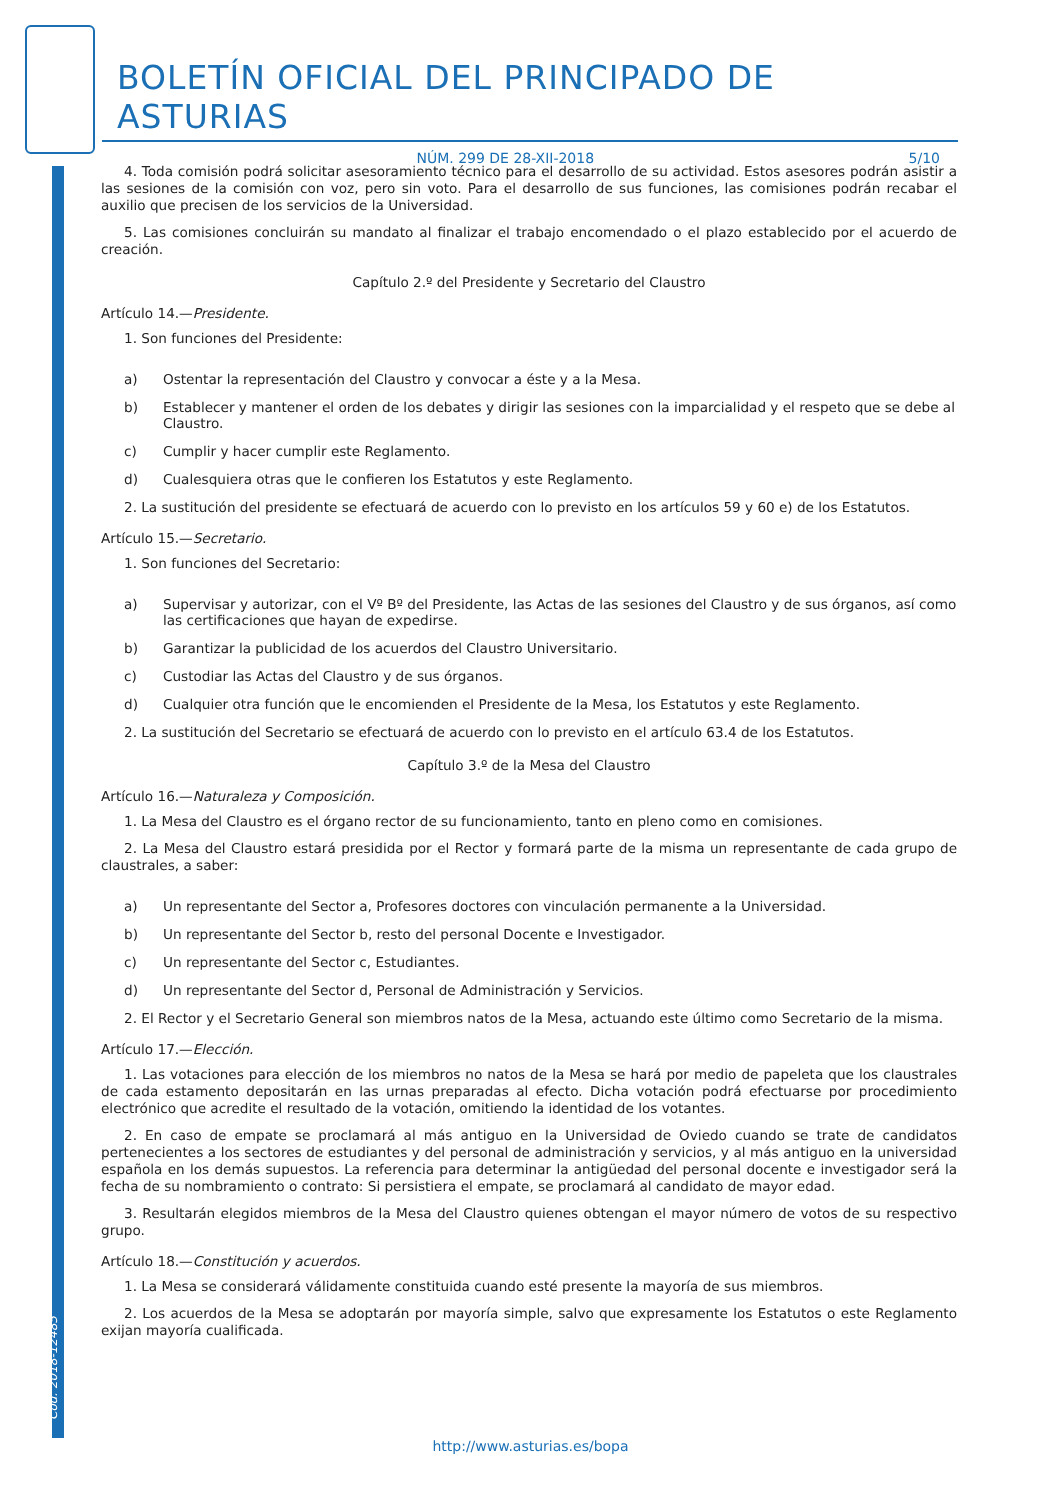Cód. 2018-12485
BOLETÍN OFICIAL DEL PRINCIPADO DE ASTURIAS
NÚM. 299 DE 28-XII-2018 5/10
4. Toda comisión podrá solicitar asesoramiento técnico para el desarrollo de su actividad. Estos asesores podrán asistir a las sesiones de la comisión con voz, pero sin voto. Para el desarrollo de sus funciones, las comisiones podrán recabar el auxilio que precisen de los servicios de la Universidad.
5. Las comisiones concluirán su mandato al finalizar el trabajo encomendado o el plazo establecido por el acuerdo de creación.
Capítulo 2.º del Presidente y Secretario del Claustro
Artículo 14.—Presidente.
1. Son funciones del Presidente:
a) Ostentar la representación del Claustro y convocar a éste y a la Mesa.
b) Establecer y mantener el orden de los debates y dirigir las sesiones con la imparcialidad y el respeto que se debe al Claustro.
c) Cumplir y hacer cumplir este Reglamento.
d) Cualesquiera otras que le confieren los Estatutos y este Reglamento.
2. La sustitución del presidente se efectuará de acuerdo con lo previsto en los artículos 59 y 60 e) de los Estatutos.
Artículo 15.—Secretario.
1. Son funciones del Secretario:
a) Supervisar y autorizar, con el Vº Bº del Presidente, las Actas de las sesiones del Claustro y de sus órganos, así como las certificaciones que hayan de expedirse.
b) Garantizar la publicidad de los acuerdos del Claustro Universitario.
c) Custodiar las Actas del Claustro y de sus órganos.
d) Cualquier otra función que le encomienden el Presidente de la Mesa, los Estatutos y este Reglamento.
2. La sustitución del Secretario se efectuará de acuerdo con lo previsto en el artículo 63.4 de los Estatutos.
Capítulo 3.º de la Mesa del Claustro
Artículo 16.—Naturaleza y Composición.
1. La Mesa del Claustro es el órgano rector de su funcionamiento, tanto en pleno como en comisiones.
2. La Mesa del Claustro estará presidida por el Rector y formará parte de la misma un representante de cada grupo de claustrales, a saber:
a) Un representante del Sector a, Profesores doctores con vinculación permanente a la Universidad.
b) Un representante del Sector b, resto del personal Docente e Investigador.
c) Un representante del Sector c, Estudiantes.
d) Un representante del Sector d, Personal de Administración y Servicios.
2. El Rector y el Secretario General son miembros natos de la Mesa, actuando este último como Secretario de la misma.
Artículo 17.—Elección.
1. Las votaciones para elección de los miembros no natos de la Mesa se hará por medio de papeleta que los claustrales de cada estamento depositarán en las urnas preparadas al efecto. Dicha votación podrá efectuarse por procedimiento electrónico que acredite el resultado de la votación, omitiendo la identidad de los votantes.
2. En caso de empate se proclamará al más antiguo en la Universidad de Oviedo cuando se trate de candidatos pertenecientes a los sectores de estudiantes y del personal de administración y servicios, y al más antiguo en la universidad española en los demás supuestos. La referencia para determinar la antigüedad del personal docente e investigador será la fecha de su nombramiento o contrato: Si persistiera el empate, se proclamará al candidato de mayor edad.
3. Resultarán elegidos miembros de la Mesa del Claustro quienes obtengan el mayor número de votos de su respectivo grupo.
Artículo 18.—Constitución y acuerdos.
1. La Mesa se considerará válidamente constituida cuando esté presente la mayoría de sus miembros.
2. Los acuerdos de la Mesa se adoptarán por mayoría simple, salvo que expresamente los Estatutos o este Reglamento exijan mayoría cualificada.
http://www.asturias.es/bopa